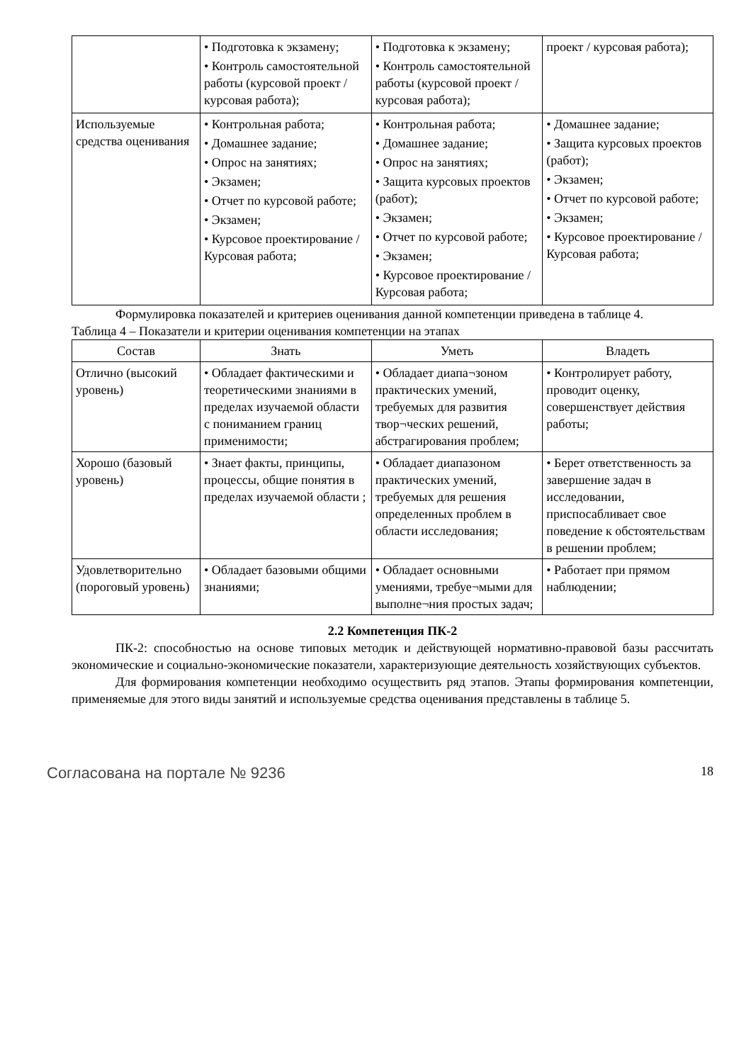| | • Подготовка к экзамену; • Контроль самостоятельной работы (курсовой проект / курсовая работа); | • Подготовка к экзамену; • Контроль самостоятельной работы (курсовой проект / курсовая работа); | проект / курсовая работа); |
| Используемые средства оценивания | • Контрольная работа; • Домашнее задание; • Опрос на занятиях; • Экзамен; • Отчет по курсовой работе; • Экзамен; • Курсовое проектирование / Курсовая работа; | • Контрольная работа; • Домашнее задание; • Опрос на занятиях; • Защита курсовых проектов (работ); • Экзамен; • Отчет по курсовой работе; • Экзамен; • Курсовое проектирование / Курсовая работа; | • Домашнее задание; • Защита курсовых проектов (работ); • Экзамен; • Отчет по курсовой работе; • Экзамен; • Курсовое проектирование / Курсовая работа; |
Формулировка показателей и критериев оценивания данной компетенции приведена в таблице 4.
Таблица 4 – Показатели и критерии оценивания компетенции на этапах
| Состав | Знать | Уметь | Владеть |
| --- | --- | --- | --- |
| Отлично (высокий уровень) | • Обладает фактическими и теоретическими знаниями в пределах изучаемой области с пониманием границ применимости; | • Обладает диапа¬зоном практических умений, требуемых для развития твор¬ческих решений, абстрагирования проблем; | • Контролирует работу, проводит оценку, совершенствует действия работы; |
| Хорошо (базовый уровень) | • Знает факты, принципы, процессы, общие понятия в пределах изучаемой области ; | • Обладает диапазоном практических умений, требуемых для решения определенных проблем в области исследования; | • Берет ответственность за завершение задач в исследовании, приспосабливает свое поведение к обстоятельствам в решении проблем; |
| Удовлетворительно (пороговый уровень) | • Обладает базовыми общими знаниями; | • Обладает основными умениями, требуе¬мыми для выполне¬ния простых задач; | • Работает при прямом наблюдении; |
2.2 Компетенция ПК-2
ПК-2: способностью на основе типовых методик и действующей нормативно-правовой базы рассчитать экономические и социально-экономические показатели, характеризующие деятельность хозяйствующих субъектов.
Для формирования компетенции необходимо осуществить ряд этапов. Этапы формирования компетенции, применяемые для этого виды занятий и используемые средства оценивания представлены в таблице 5.
Согласована на портале № 9236 18